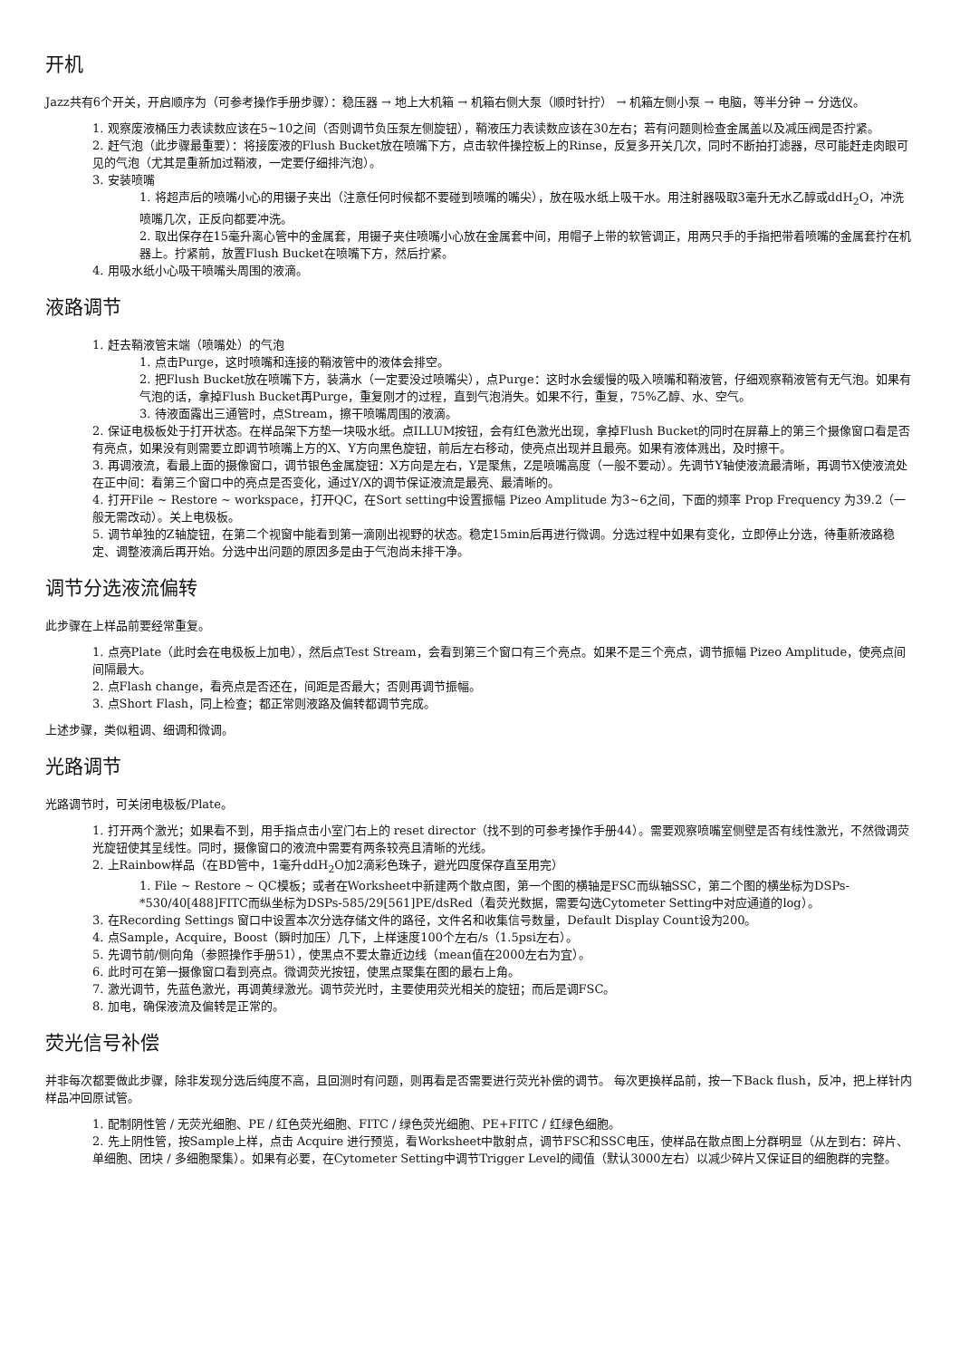开机
Jazz共有6个开关，开启顺序为（可参考操作手册步骤）：稳压器 → 地上大机箱 → 机箱右侧大泵（顺时针拧） → 机箱左侧小泵 → 电脑，等半分钟 → 分选仪。
1. 观察废液桶压力表读数应该在5~10之间（否则调节负压泵左侧旋钮），鞘液压力表读数应该在30左右；若有问题则检查金属盖以及减压阀是否拧紧。
2. 赶气泡（此步骤最重要）：将接废液的Flush Bucket放在喷嘴下方，点击软件操控板上的Rinse，反复多开关几次，同时不断拍打滤器，尽可能赶走肉眼可见的气泡（尤其是重新加过鞘液，一定要仔细排汽泡）。
3. 安装喷嘴
1. 将超声后的喷嘴小心的用镊子夹出（注意任何时候都不要碰到喷嘴的嘴尖），放在吸水纸上吸干水。用注射器吸取3毫升无水乙醇或ddH<sub>2</sub>O，冲洗喷嘴几次，正反向都要冲洗。
2. 取出保存在15毫升离心管中的金属套，用镊子夹住喷嘴小心放在金属套中间，用帽子上带的软管调正，用两只手的手指把带着喷嘴的金属套拧在机器上。拧紧前，放置Flush Bucket在喷嘴下方，然后拧紧。
4. 用吸水纸小心吸干喷嘴头周围的液滴。
液路调节
1. 赶去鞘液管末端（喷嘴处）的气泡
1. 点击Purge，这时喷嘴和连接的鞘液管中的液体会排空。
2. 把Flush Bucket放在喷嘴下方，装满水（一定要没过喷嘴尖），点Purge：这时水会缓慢的吸入喷嘴和鞘液管，仔细观察鞘液管有无气泡。如果有气泡的话，拿掉Flush Bucket再Purge，重复刚才的过程，直到气泡消失。如果不行，重复，75%乙醇、水、空气。
3. 待液面露出三通管时，点Stream，擦干喷嘴周围的液滴。
2. 保证电极板处于打开状态。在样品架下方垫一块吸水纸。点ILLUM按钮，会有红色激光出现，拿掉Flush Bucket的同时在屏幕上的第三个摄像窗口看是否有亮点，如果没有则需要立即调节喷嘴上方的X、Y方向黑色旋钮，前后左右移动，使亮点出现并且最亮。如果有液体溅出，及时擦干。
3. 再调液流，看最上面的摄像窗口，调节银色金属旋钮：X方向是左右，Y是聚焦，Z是喷嘴高度（一般不要动）。先调节Y轴使液流最清晰，再调节X使液流处在正中间：看第三个窗口中的亮点是否变化，通过Y/X的调节保证液流是最亮、最清晰的。
4. 打开File ~ Restore ~ workspace，打开QC，在Sort setting中设置振幅 Pizeo Amplitude 为3~6之间，下面的频率 Prop Frequency 为39.2（一般无需改动）。关上电极板。
5. 调节单独的Z轴旋钮，在第二个视窗中能看到第一滴刚出视野的状态。稳定15min后再进行微调。分选过程中如果有变化，立即停止分选，待重新液路稳定、调整液滴后再开始。分选中出问题的原因多是由于气泡尚未排干净。
调节分选液流偏转
此步骤在上样品前要经常重复。
1. 点亮Plate（此时会在电极板上加电），然后点Test Stream，会看到第三个窗口有三个亮点。如果不是三个亮点，调节振幅 Pizeo Amplitude，使亮点间间隔最大。
2. 点Flash change，看亮点是否还在，间距是否最大；否则再调节振幅。
3. 点Short Flash，同上检查；都正常则液路及偏转都调节完成。
上述步骤，类似粗调、细调和微调。
光路调节
光路调节时，可关闭电极板/Plate。
1. 打开两个激光；如果看不到，用手指点击小室门右上的 reset director（找不到的可参考操作手册44）。需要观察喷嘴室侧壁是否有线性激光，不然微调荧光旋钮使其呈线性。同时，摄像窗口的液流中需要有两条较亮且清晰的光线。
2. 上Rainbow样品（在BD管中，1毫升ddH<sub>2</sub>O加2滴彩色珠子，避光四度保存直至用完）
1. File ~ Restore ~ QC模板；或者在Worksheet中新建两个散点图，第一个图的横轴是FSC而纵轴SSC，第二个图的横坐标为DSPs-*530/40[488]FITC而纵坐标为DSPs-585/29[561]PE/dsRed（看荧光数据，需要勾选Cytometer Setting中对应通道的log）。
3. 在Recording Settings 窗口中设置本次分选存储文件的路径，文件名和收集信号数量，Default Display Count设为200。
4. 点Sample，Acquire，Boost（瞬时加压）几下，上样速度100个左右/s（1.5psi左右）。
5. 先调节前/侧向角（参照操作手册51），使黑点不要太靠近边线（mean值在2000左右为宜）。
6. 此时可在第一摄像窗口看到亮点。微调荧光按钮，使黑点聚集在图的最右上角。
7. 激光调节，先蓝色激光，再调黄绿激光。调节荧光时，主要使用荧光相关的旋钮；而后是调FSC。
8. 加电，确保液流及偏转是正常的。
荧光信号补偿
并非每次都要做此步骤，除非发现分选后纯度不高，且回测时有问题，则再看是否需要进行荧光补偿的调节。 每次更换样品前，按一下Back flush，反冲，把上样针内样品冲回原试管。
1. 配制阴性管 / 无荧光细胞、PE / 红色荧光细胞、FITC / 绿色荧光细胞、PE+FITC / 红绿色细胞。
2. 先上阴性管，按Sample上样，点击 Acquire 进行预览，看Worksheet中散射点，调节FSC和SSC电压，使样品在散点图上分群明显（从左到右：碎片、单细胞、团块 / 多细胞聚集）。如果有必要，在Cytometer Setting中调节Trigger Level的阈值（默认3000左右）以减少碎片又保证目的细胞群的完整。